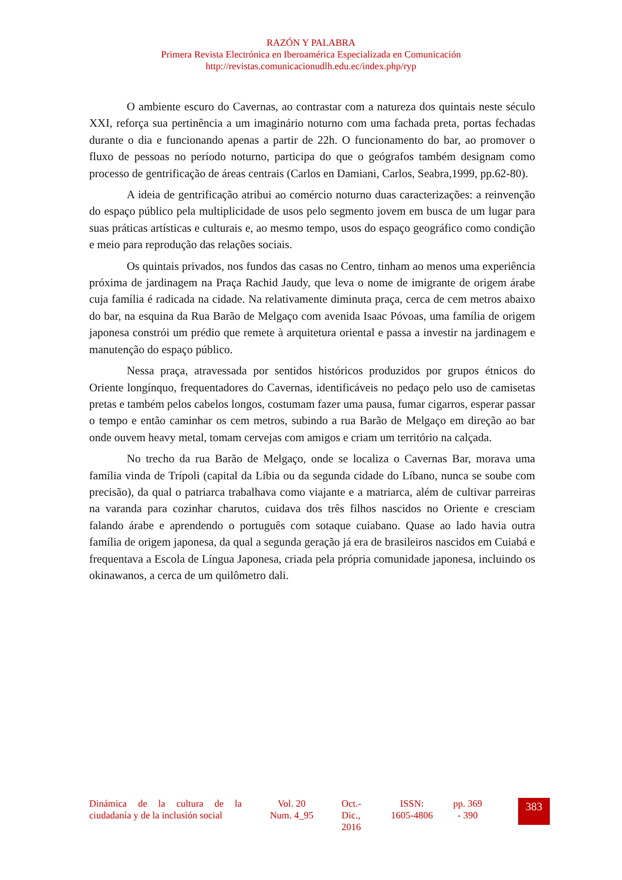RAZÓN Y PALABRA
Primera Revista Electrónica en Iberoamérica Especializada en Comunicación
http://revistas.comunicacionudlh.edu.ec/index.php/ryp
O ambiente escuro do Cavernas, ao contrastar com a natureza dos quintais neste século XXI, reforça sua pertinência a um imaginário noturno com uma fachada preta, portas fechadas durante o dia e funcionando apenas a partir de 22h. O funcionamento do bar, ao promover o fluxo de pessoas no período noturno, participa do que o geógrafos também designam como processo de gentrificação de áreas centrais (Carlos en Damiani, Carlos, Seabra,1999, pp.62-80).
A ideia de gentrificação atribui ao comércio noturno duas caracterizações: a reinvenção do espaço público pela multiplicidade de usos pelo segmento jovem em busca de um lugar para suas práticas artísticas e culturais e, ao mesmo tempo, usos do espaço geográfico como condição e meio para reprodução das relações sociais.
Os quintais privados, nos fundos das casas no Centro, tinham ao menos uma experiência próxima de jardinagem na Praça Rachid Jaudy, que leva o nome de imigrante de origem árabe cuja família é radicada na cidade. Na relativamente diminuta praça, cerca de cem metros abaixo do bar, na esquina da Rua Barão de Melgaço com avenida Isaac Póvoas, uma família de origem japonesa constrói um prédio que remete à arquitetura oriental e passa a investir na jardinagem e manutenção do espaço público.
Nessa praça, atravessada por sentidos históricos produzidos por grupos étnicos do Oriente longínquo, frequentadores do Cavernas, identificáveis no pedaço pelo uso de camisetas pretas e também pelos cabelos longos, costumam fazer uma pausa, fumar cigarros, esperar passar o tempo e então caminhar os cem metros, subindo a rua Barão de Melgaço em direção ao bar onde ouvem heavy metal, tomam cervejas com amigos e criam um território na calçada.
No trecho da rua Barão de Melgaço, onde se localiza o Cavernas Bar, morava uma família vinda de Trípoli (capital da Líbia ou da segunda cidade do Líbano, nunca se soube com precisão), da qual o patriarca trabalhava como viajante e a matriarca, além de cultivar parreiras na varanda para cozinhar charutos, cuidava dos três filhos nascidos no Oriente e cresciam falando árabe e aprendendo o português com sotaque cuiabano. Quase ao lado havia outra família de origem japonesa, da qual a segunda geração já era de brasileiros nascidos em Cuiabá e frequentava a Escola de Língua Japonesa, criada pela própria comunidade japonesa, incluindo os okinawanos, a cerca de um quilômetro dali.
Dinámica de la cultura de la ciudadanía y de la inclusión social
Vol. 20
Num. 4_95
Oct.-
Dic.,
2016
ISSN:
1605-4806
pp. 369
- 390
383